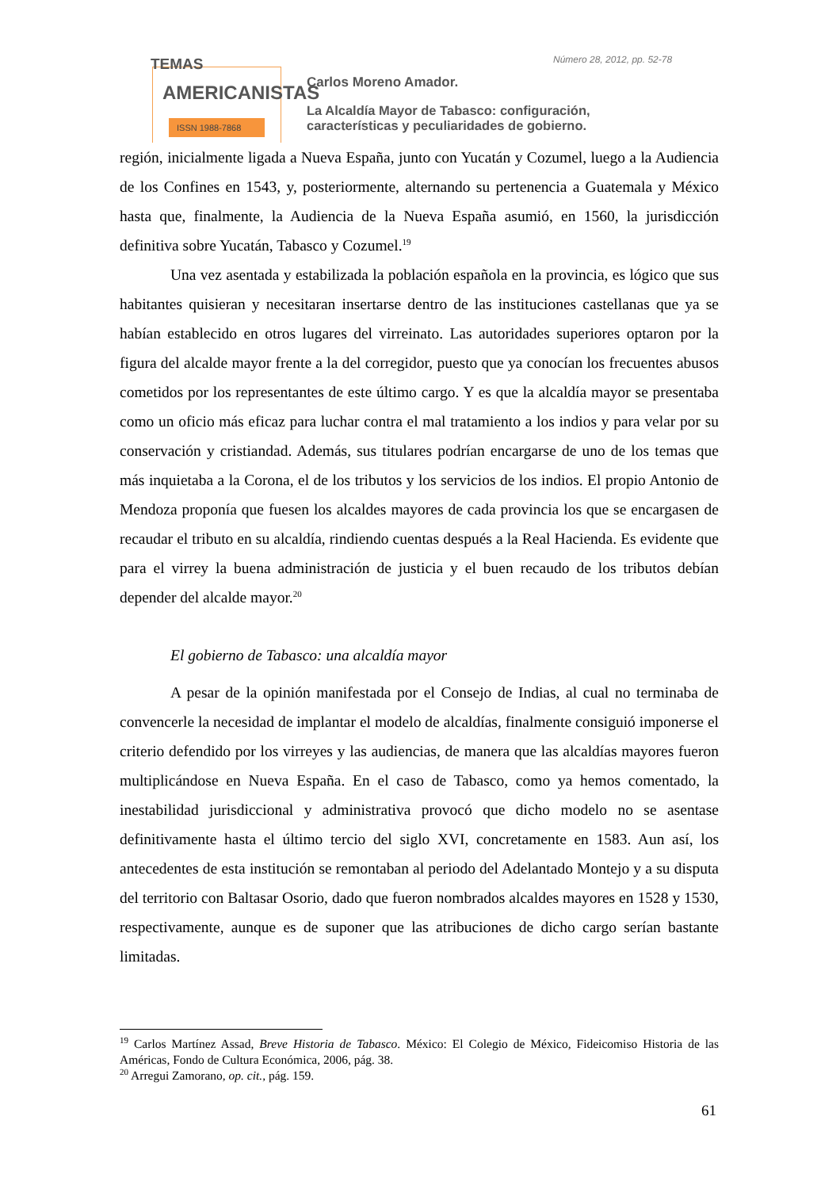TEMAS
AMERICANISTAS
ISSN 1988-7868
Número 28, 2012, pp. 52-78
Carlos Moreno Amador.
La Alcaldía Mayor de Tabasco: configuración,
características y peculiaridades de gobierno.
región, inicialmente ligada a Nueva España, junto con Yucatán y Cozumel, luego a la Audiencia de los Confines en 1543, y, posteriormente, alternando su pertenencia a Guatemala y México hasta que, finalmente, la Audiencia de la Nueva España asumió, en 1560, la jurisdicción definitiva sobre Yucatán, Tabasco y Cozumel.<sup>19</sup>
Una vez asentada y estabilizada la población española en la provincia, es lógico que sus habitantes quisieran y necesitaran insertarse dentro de las instituciones castellanas que ya se habían establecido en otros lugares del virreinato. Las autoridades superiores optaron por la figura del alcalde mayor frente a la del corregidor, puesto que ya conocían los frecuentes abusos cometidos por los representantes de este último cargo. Y es que la alcaldía mayor se presentaba como un oficio más eficaz para luchar contra el mal tratamiento a los indios y para velar por su conservación y cristiandad. Además, sus titulares podrían encargarse de uno de los temas que más inquietaba a la Corona, el de los tributos y los servicios de los indios. El propio Antonio de Mendoza proponía que fuesen los alcaldes mayores de cada provincia los que se encargasen de recaudar el tributo en su alcaldía, rindiendo cuentas después a la Real Hacienda. Es evidente que para el virrey la buena administración de justicia y el buen recaudo de los tributos debían depender del alcalde mayor.<sup>20</sup>
El gobierno de Tabasco: una alcaldía mayor
A pesar de la opinión manifestada por el Consejo de Indias, al cual no terminaba de convencerle la necesidad de implantar el modelo de alcaldías, finalmente consiguió imponerse el criterio defendido por los virreyes y las audiencias, de manera que las alcaldías mayores fueron multiplicándose en Nueva España. En el caso de Tabasco, como ya hemos comentado, la inestabilidad jurisdiccional y administrativa provocó que dicho modelo no se asentase definitivamente hasta el último tercio del siglo XVI, concretamente en 1583. Aun así, los antecedentes de esta institución se remontaban al periodo del Adelantado Montejo y a su disputa del territorio con Baltasar Osorio, dado que fueron nombrados alcaldes mayores en 1528 y 1530, respectivamente, aunque es de suponer que las atribuciones de dicho cargo serían bastante limitadas.
<sup>19</sup> Carlos Martínez Assad, Breve Historia de Tabasco. México: El Colegio de México, Fideicomiso Historia de las Américas, Fondo de Cultura Económica, 2006, pág. 38.
<sup>20</sup> Arregui Zamorano, op. cit., pág. 159.
61